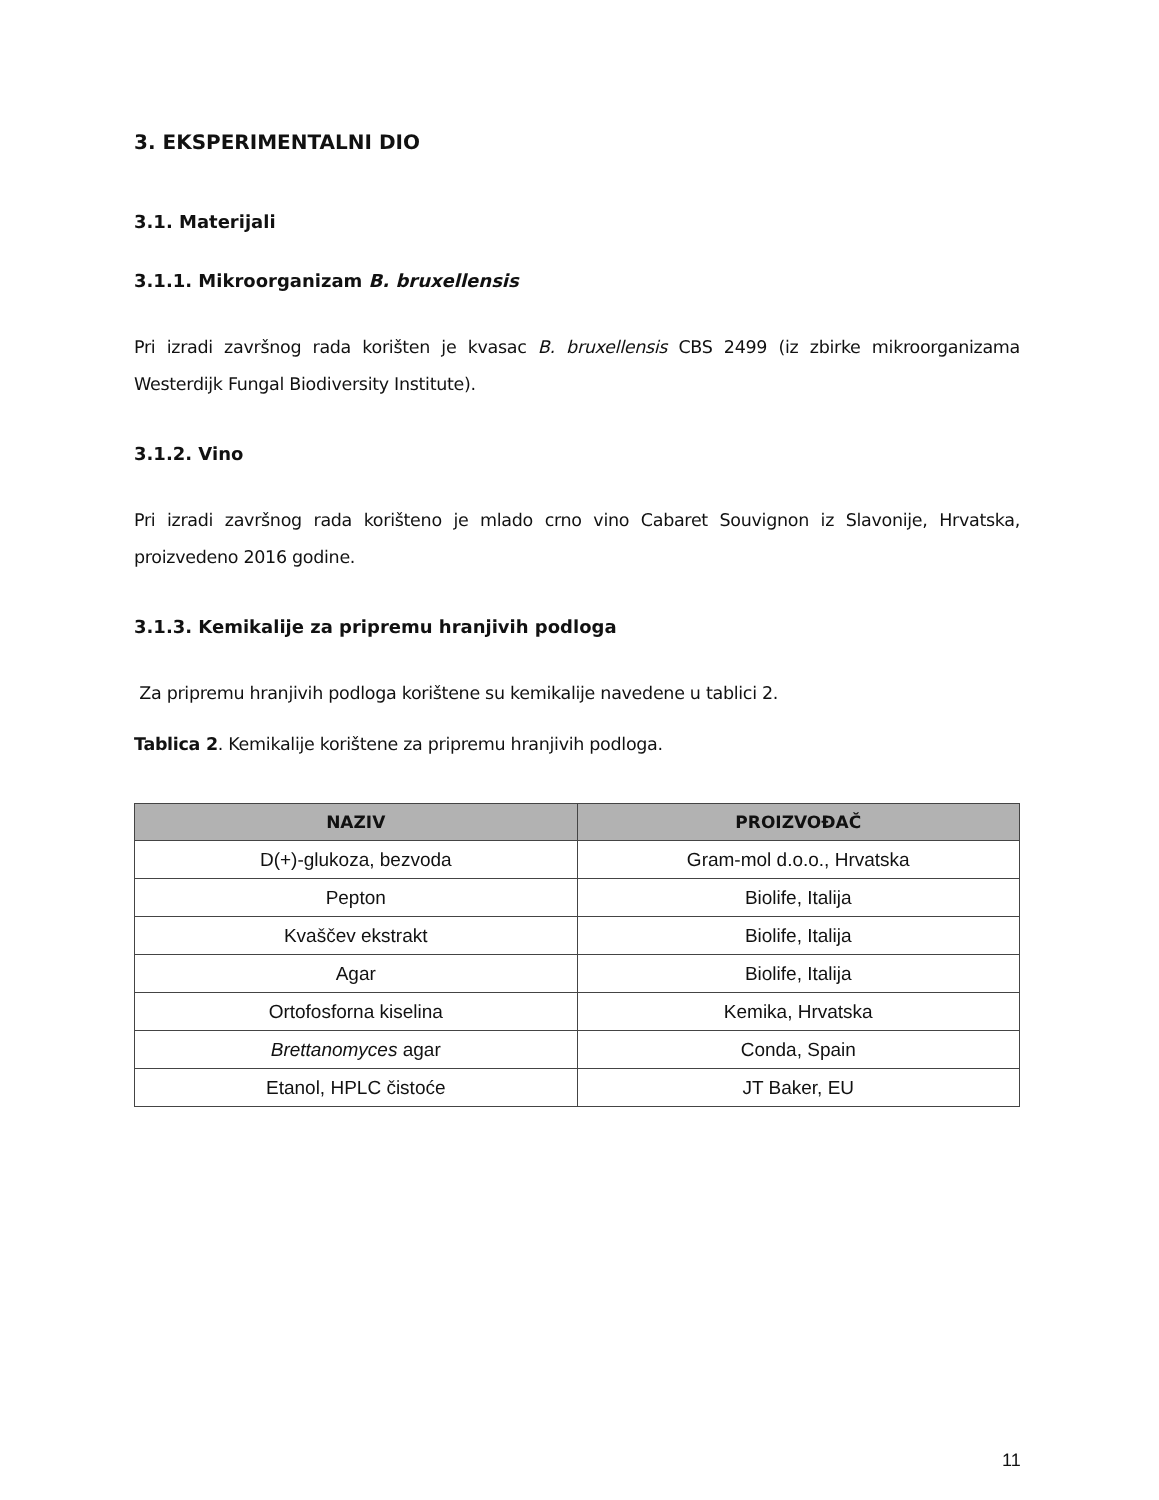3. EKSPERIMENTALNI DIO
3.1. Materijali
3.1.1. Mikroorganizam B. bruxellensis
Pri izradi završnog rada korišten je kvasac B. bruxellensis CBS 2499 (iz zbirke mikroorganizama Westerdijk Fungal Biodiversity Institute).
3.1.2. Vino
Pri izradi završnog rada korišteno je mlado crno vino Cabaret Souvignon iz Slavonije, Hrvatska, proizvedeno 2016 godine.
3.1.3. Kemikalije za pripremu hranjivih podloga
Za pripremu hranjivih podloga korištene su kemikalije navedene u tablici 2.
Tablica 2. Kemikalije korištene za pripremu hranjivih podloga.
| NAZIV | PROIZVOĐAČ |
| --- | --- |
| D(+)-glukoza, bezvoda | Gram-mol d.o.o., Hrvatska |
| Pepton | Biolife, Italija |
| Kvaščev ekstrakt | Biolife, Italija |
| Agar | Biolife, Italija |
| Ortofosforna kiselina | Kemika, Hrvatska |
| Brettanomyces agar | Conda, Spain |
| Etanol, HPLC čistoće | JT Baker, EU |
11